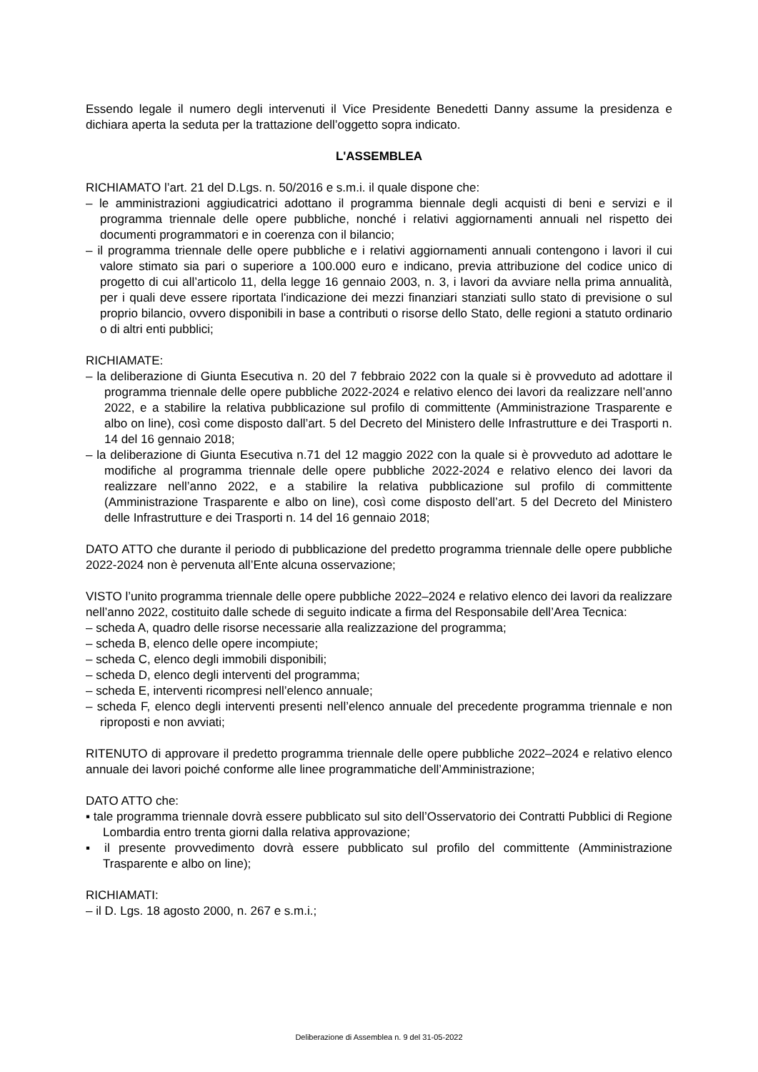Essendo legale il numero degli intervenuti il Vice Presidente Benedetti Danny assume la presidenza e dichiara aperta la seduta per la trattazione dell’oggetto sopra indicato.
L'ASSEMBLEA
RICHIAMATO l’art. 21 del D.Lgs. n. 50/2016 e s.m.i. il quale dispone che:
– le amministrazioni aggiudicatrici adottano il programma biennale degli acquisti di beni e servizi e il programma triennale delle opere pubbliche, nonché i relativi aggiornamenti annuali nel rispetto dei documenti programmatori e in coerenza con il bilancio;
– il programma triennale delle opere pubbliche e i relativi aggiornamenti annuali contengono i lavori il cui valore stimato sia pari o superiore a 100.000 euro e indicano, previa attribuzione del codice unico di progetto di cui all’articolo 11, della legge 16 gennaio 2003, n. 3, i lavori da avviare nella prima annualità, per i quali deve essere riportata l'indicazione dei mezzi finanziari stanziati sullo stato di previsione o sul proprio bilancio, ovvero disponibili in base a contributi o risorse dello Stato, delle regioni a statuto ordinario o di altri enti pubblici;
RICHIAMATE:
– la deliberazione di Giunta Esecutiva n. 20 del 7 febbraio 2022 con la quale si è provveduto ad adottare il programma triennale delle opere pubbliche 2022-2024 e relativo elenco dei lavori da realizzare nell’anno 2022, e a stabilire la relativa pubblicazione sul profilo di committente (Amministrazione Trasparente e albo on line), così come disposto dall’art. 5 del Decreto del Ministero delle Infrastrutture e dei Trasporti n. 14 del 16 gennaio 2018;
– la deliberazione di Giunta Esecutiva n.71 del 12 maggio 2022 con la quale si è provveduto ad adottare le modifiche al programma triennale delle opere pubbliche 2022-2024 e relativo elenco dei lavori da realizzare nell’anno 2022, e a stabilire la relativa pubblicazione sul profilo di committente (Amministrazione Trasparente e albo on line), così come disposto dell’art. 5 del Decreto del Ministero delle Infrastrutture e dei Trasporti n. 14 del 16 gennaio 2018;
DATO ATTO che durante il periodo di pubblicazione del predetto programma triennale delle opere pubbliche 2022-2024 non è pervenuta all’Ente alcuna osservazione;
VISTO l’unito programma triennale delle opere pubbliche 2022–2024 e relativo elenco dei lavori da realizzare nell’anno 2022, costituito dalle schede di seguito indicate a firma del Responsabile dell’Area Tecnica:
– scheda A, quadro delle risorse necessarie alla realizzazione del programma;
– scheda B, elenco delle opere incompiute;
– scheda C, elenco degli immobili disponibili;
– scheda D, elenco degli interventi del programma;
– scheda E, interventi ricompresi nell’elenco annuale;
– scheda F, elenco degli interventi presenti nell’elenco annuale del precedente programma triennale e non riproposti e non avviati;
RITENUTO di approvare il predetto programma triennale delle opere pubbliche 2022–2024 e relativo elenco annuale dei lavori poiché conforme alle linee programmatiche dell’Amministrazione;
DATO ATTO che:
▪ tale programma triennale dovrà essere pubblicato sul sito dell’Osservatorio dei Contratti Pubblici di Regione Lombardia entro trenta giorni dalla relativa approvazione;
▪ il presente provvedimento dovrà essere pubblicato sul profilo del committente (Amministrazione Trasparente e albo on line);
RICHIAMATI:
– il D. Lgs. 18 agosto 2000, n. 267 e s.m.i.;
Deliberazione di Assemblea n. 9 del 31-05-2022